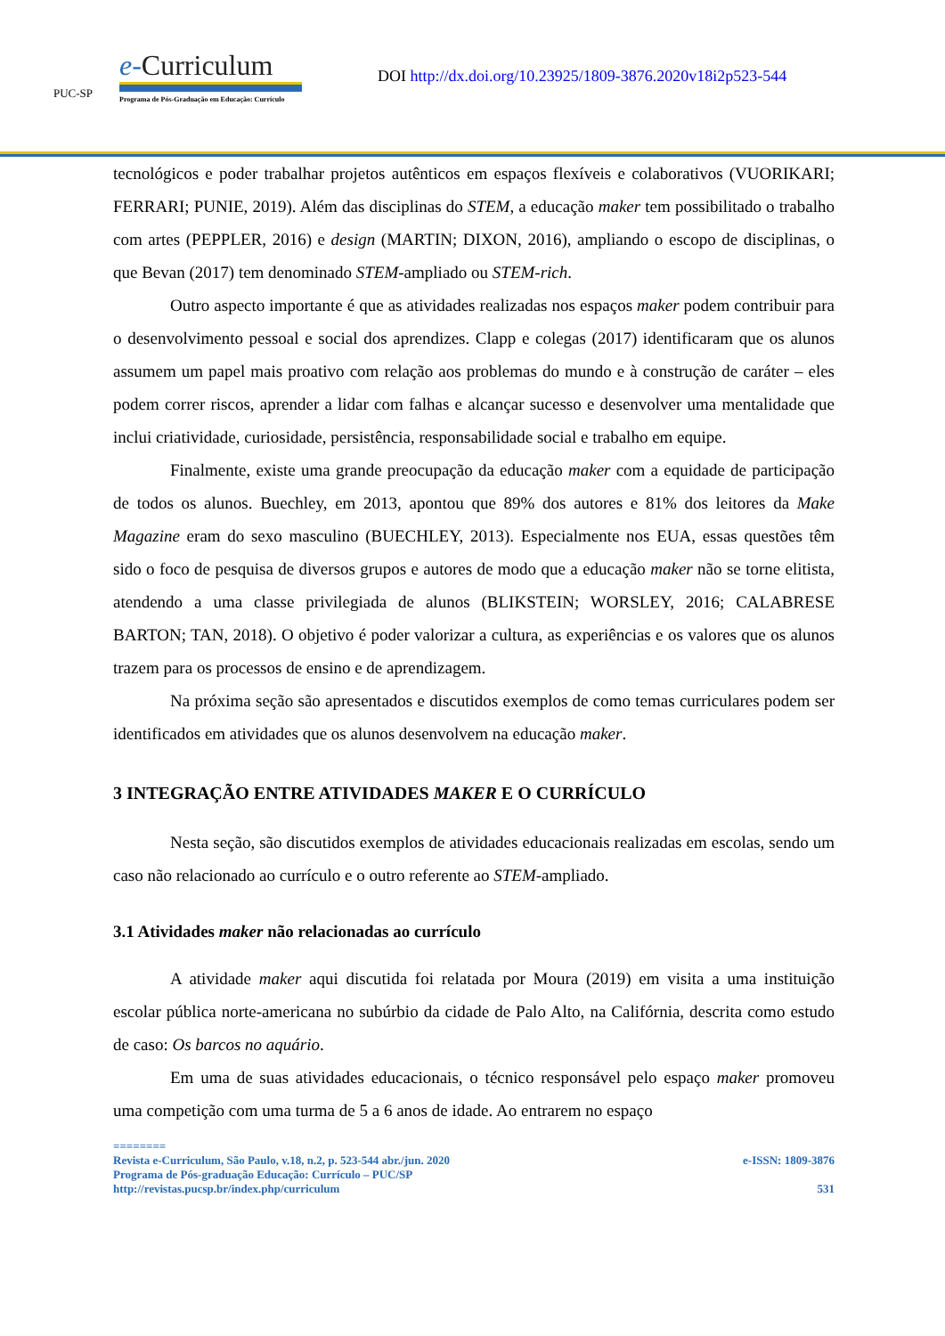PUC-SP
e-Curriculum
Programa de Pós-Graduação em Educação: Currículo
DOI http://dx.doi.org/10.23925/1809-3876.2020v18i2p523-544
tecnológicos e poder trabalhar projetos autênticos em espaços flexíveis e colaborativos (VUORIKARI; FERRARI; PUNIE, 2019). Além das disciplinas do STEM, a educação maker tem possibilitado o trabalho com artes (PEPPLER, 2016) e design (MARTIN; DIXON, 2016), ampliando o escopo de disciplinas, o que Bevan (2017) tem denominado STEM-ampliado ou STEM-rich.
Outro aspecto importante é que as atividades realizadas nos espaços maker podem contribuir para o desenvolvimento pessoal e social dos aprendizes. Clapp e colegas (2017) identificaram que os alunos assumem um papel mais proativo com relação aos problemas do mundo e à construção de caráter – eles podem correr riscos, aprender a lidar com falhas e alcançar sucesso e desenvolver uma mentalidade que inclui criatividade, curiosidade, persistência, responsabilidade social e trabalho em equipe.
Finalmente, existe uma grande preocupação da educação maker com a equidade de participação de todos os alunos. Buechley, em 2013, apontou que 89% dos autores e 81% dos leitores da Make Magazine eram do sexo masculino (BUECHLEY, 2013). Especialmente nos EUA, essas questões têm sido o foco de pesquisa de diversos grupos e autores de modo que a educação maker não se torne elitista, atendendo a uma classe privilegiada de alunos (BLIKSTEIN; WORSLEY, 2016; CALABRESE BARTON; TAN, 2018). O objetivo é poder valorizar a cultura, as experiências e os valores que os alunos trazem para os processos de ensino e de aprendizagem.
Na próxima seção são apresentados e discutidos exemplos de como temas curriculares podem ser identificados em atividades que os alunos desenvolvem na educação maker.
3 INTEGRAÇÃO ENTRE ATIVIDADES MAKER E O CURRÍCULO
Nesta seção, são discutidos exemplos de atividades educacionais realizadas em escolas, sendo um caso não relacionado ao currículo e o outro referente ao STEM-ampliado.
3.1 Atividades maker não relacionadas ao currículo
A atividade maker aqui discutida foi relatada por Moura (2019) em visita a uma instituição escolar pública norte-americana no subúrbio da cidade de Palo Alto, na Califórnia, descrita como estudo de caso: Os barcos no aquário.
Em uma de suas atividades educacionais, o técnico responsável pelo espaço maker promoveu uma competição com uma turma de 5 a 6 anos de idade. Ao entrarem no espaço
========
Revista e-Curriculum, São Paulo, v.18, n.2, p. 523-544 abr./jun. 2020 e-ISSN: 1809-3876
Programa de Pós-graduação Educação: Currículo – PUC/SP
http://revistas.pucsp.br/index.php/curriculum 531